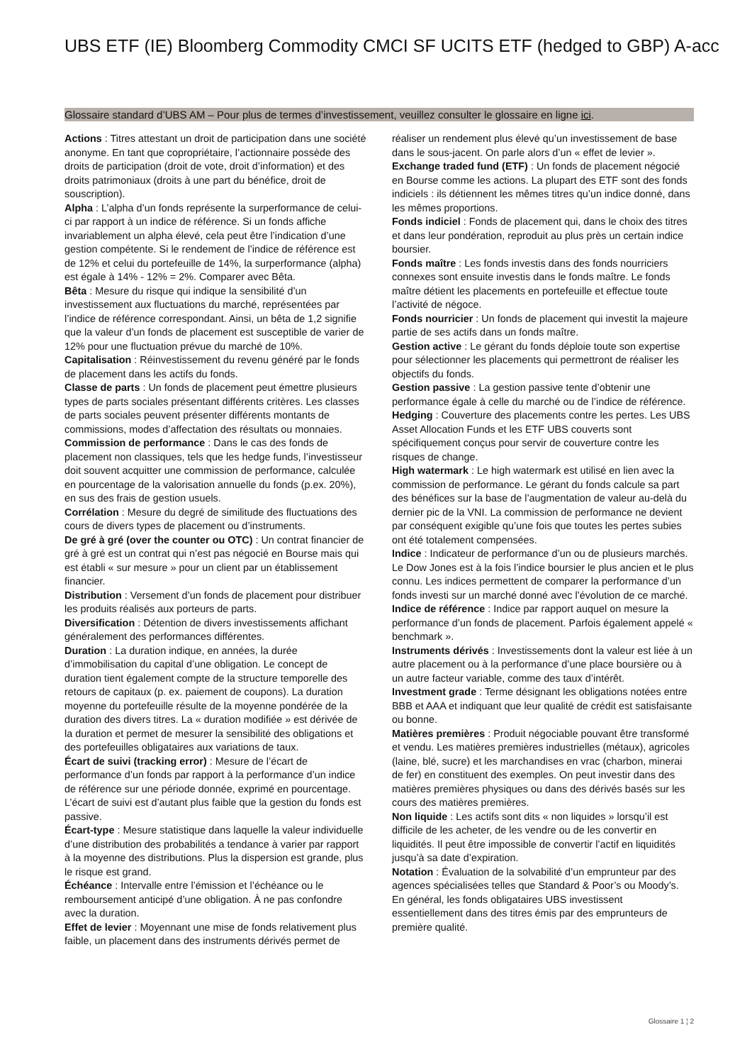UBS ETF (IE) Bloomberg Commodity CMCI SF UCITS ETF (hedged to GBP) A-acc
Glossaire standard d’UBS AM – Pour plus de termes d’investissement, veuillez consulter le glossaire en ligne ici.
Actions : Titres attestant un droit de participation dans une société anonyme. En tant que copropriétaire, l’actionnaire possède des droits de participation (droit de vote, droit d’information) et des droits patrimoniaux (droits à une part du bénéfice, droit de souscription).
Alpha : L’alpha d’un fonds représente la surperformance de celui-ci par rapport à un indice de référence. Si un fonds affiche invariablement un alpha élevé, cela peut être l’indication d’une gestion compétente. Si le rendement de l’indice de référence est de 12% et celui du portefeuille de 14%, la surperformance (alpha) est égale à 14% - 12% = 2%. Comparer avec Bêta.
Bêta : Mesure du risque qui indique la sensibilité d’un investissement aux fluctuations du marché, représentées par l’indice de référence correspondant. Ainsi, un bêta de 1,2 signifie que la valeur d’un fonds de placement est susceptible de varier de 12% pour une fluctuation prévue du marché de 10%.
Capitalisation : Réinvestissement du revenu généré par le fonds de placement dans les actifs du fonds.
Classe de parts : Un fonds de placement peut émettre plusieurs types de parts sociales présentant différents critères. Les classes de parts sociales peuvent présenter différents montants de commissions, modes d’affectation des résultats ou monnaies.
Commission de performance : Dans le cas des fonds de placement non classiques, tels que les hedge funds, l’investisseur doit souvent acquitter une commission de performance, calculée en pourcentage de la valorisation annuelle du fonds (p.ex. 20%), en sus des frais de gestion usuels.
Corrélation : Mesure du degré de similitude des fluctuations des cours de divers types de placement ou d’instruments.
De gré à gré (over the counter ou OTC) : Un contrat financier de gré à gré est un contrat qui n’est pas négocié en Bourse mais qui est établi « sur mesure » pour un client par un établissement financier.
Distribution : Versement d’un fonds de placement pour distribuer les produits réalisés aux porteurs de parts.
Diversification : Détention de divers investissements affichant généralement des performances différentes.
Duration : La duration indique, en années, la durée d’immobilisation du capital d’une obligation. Le concept de duration tient également compte de la structure temporelle des retours de capitaux (p. ex. paiement de coupons). La duration moyenne du portefeuille résulte de la moyenne pondérée de la duration des divers titres. La « duration modifiée » est dérivée de la duration et permet de mesurer la sensibilité des obligations et des portefeuilles obligataires aux variations de taux.
Écart de suivi (tracking error) : Mesure de l’écart de performance d’un fonds par rapport à la performance d’un indice de référence sur une période donnée, exprimé en pourcentage. L’écart de suivi est d’autant plus faible que la gestion du fonds est passive.
Écart-type : Mesure statistique dans laquelle la valeur individuelle d’une distribution des probabilités a tendance à varier par rapport à la moyenne des distributions. Plus la dispersion est grande, plus le risque est grand.
Échéance : Intervalle entre l’émission et l’échéance ou le remboursement anticipé d’une obligation. À ne pas confondre avec la duration.
Effet de levier : Moyennant une mise de fonds relativement plus faible, un placement dans des instruments dérivés permet de réaliser un rendement plus élevé qu’un investissement de base dans le sous-jacent. On parle alors d’un « effet de levier ».
Exchange traded fund (ETF) : Un fonds de placement négocié en Bourse comme les actions. La plupart des ETF sont des fonds indiciels : ils détiennent les mêmes titres qu’un indice donné, dans les mêmes proportions.
Fonds indiciel : Fonds de placement qui, dans le choix des titres et dans leur pondération, reproduit au plus près un certain indice boursier.
Fonds maître : Les fonds investis dans des fonds nourriciers connexes sont ensuite investis dans le fonds maître. Le fonds maître détient les placements en portefeuille et effectue toute l’activité de négoce.
Fonds nourricier : Un fonds de placement qui investit la majeure partie de ses actifs dans un fonds maître.
Gestion active : Le gérant du fonds déploie toute son expertise pour sélectionner les placements qui permettront de réaliser les objectifs du fonds.
Gestion passive : La gestion passive tente d’obtenir une performance égale à celle du marché ou de l’indice de référence.
Hedging : Couverture des placements contre les pertes. Les UBS Asset Allocation Funds et les ETF UBS couverts sont spécifiquement conçus pour servir de couverture contre les risques de change.
High watermark : Le high watermark est utilisé en lien avec la commission de performance. Le gérant du fonds calcule sa part des bénéfices sur la base de l’augmentation de valeur au-delà du dernier pic de la VNI. La commission de performance ne devient par conséquent exigible qu’une fois que toutes les pertes subies ont été totalement compensées.
Indice : Indicateur de performance d’un ou de plusieurs marchés. Le Dow Jones est à la fois l’indice boursier le plus ancien et le plus connu. Les indices permettent de comparer la performance d’un fonds investi sur un marché donné avec l’évolution de ce marché.
Indice de référence : Indice par rapport auquel on mesure la performance d’un fonds de placement. Parfois également appelé « benchmark ».
Instruments dérivés : Investissements dont la valeur est liée à un autre placement ou à la performance d’une place boursière ou à un autre facteur variable, comme des taux d’intérêt.
Investment grade : Terme désignant les obligations notées entre BBB et AAA et indiquant que leur qualité de crédit est satisfaisante ou bonne.
Matières premières : Produit négociable pouvant être transformé et vendu. Les matières premières industrielles (métaux), agricoles (laine, blé, sucre) et les marchandises en vrac (charbon, minerai de fer) en constituent des exemples. On peut investir dans des matières premières physiques ou dans des dérivés basés sur les cours des matières premières.
Non liquide : Les actifs sont dits « non liquides » lorsqu’il est difficile de les acheter, de les vendre ou de les convertir en liquidités. Il peut être impossible de convertir l’actif en liquidités jusqu’à sa date d’expiration.
Notation : Évaluation de la solvabilité d’un emprunteur par des agences spécialisées telles que Standard & Poor’s ou Moody’s. En général, les fonds obligataires UBS investissent essentiellement dans des titres émis par des emprunteurs de première qualité.
Glossaire 1 ¦ 2